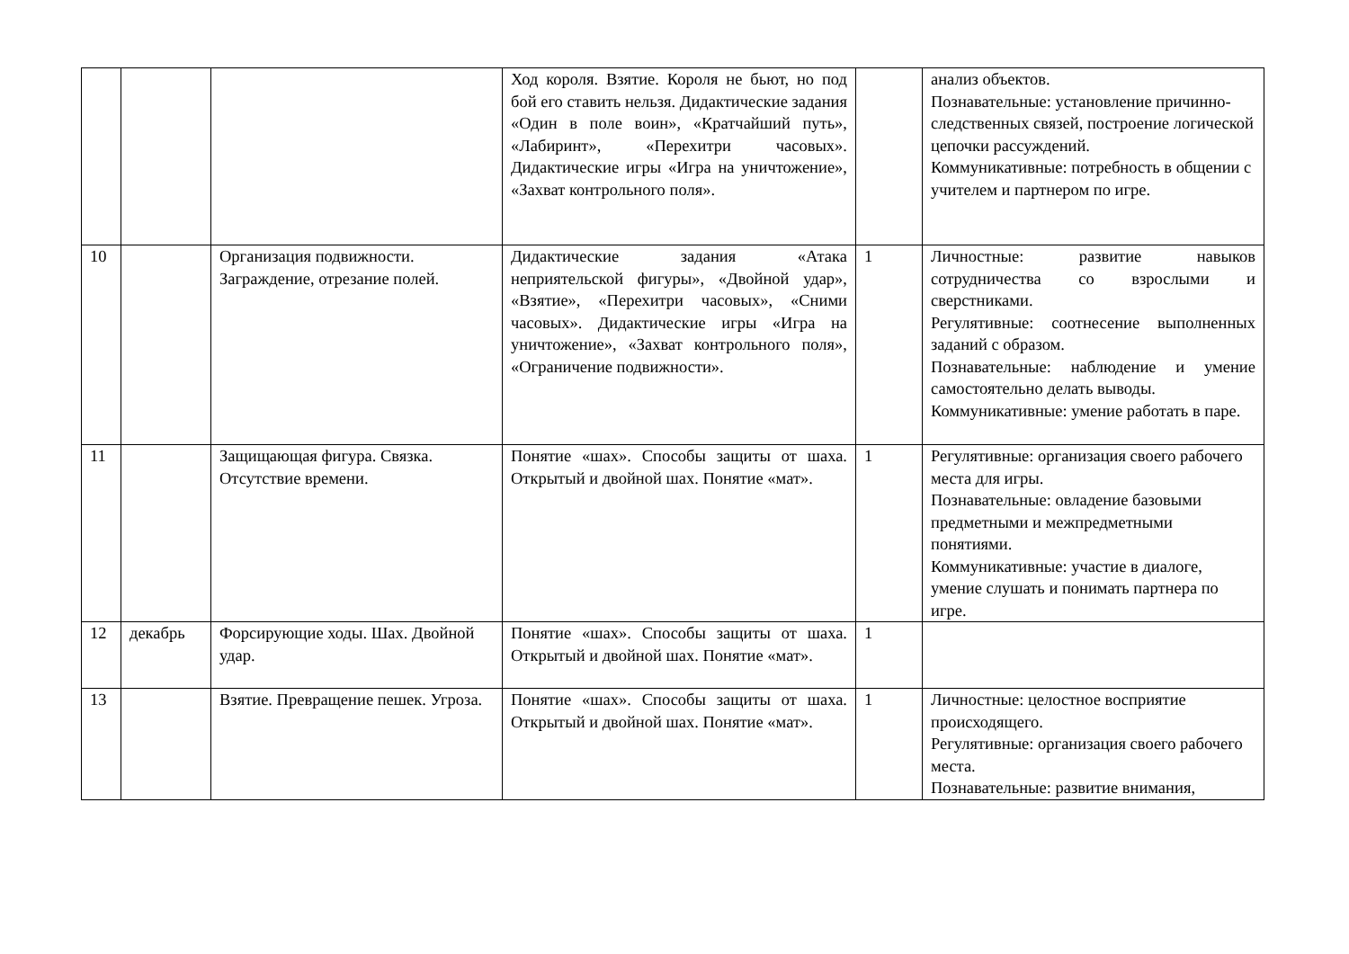| | | | Ход короля. Взятие. Короля не бьют, но под бой его ставить нельзя. Дидактические задания «Один в поле воин», «Кратчайший путь», «Лабиринт», «Перехитри часовых». Дидактические игры «Игра на уничтожение», «Захват контрольного поля». | | анализ объектов. Познавательные: установление причинно-следственных связей, построение логической цепочки рассуждений. Коммуникативные: потребность в общении с учителем и партнером по игре. |
| 10 | | Организация подвижности. Заграждение, отрезание полей. | Дидактические задания «Атака неприятельской фигуры», «Двойной удар», «Взятие», «Перехитри часовых», «Сними часовых». Дидактические игры «Игра на уничтожение», «Захват контрольного поля», «Ограничение подвижности». | 1 | Личностные: развитие навыков сотрудничества со взрослыми и сверстниками. Регулятивные: соотнесение выполненных заданий с образом. Познавательные: наблюдение и умение самостоятельно делать выводы. Коммуникативные: умение работать в паре. |
| 11 | | Защищающая фигура. Связка. Отсутствие времени. | Понятие «шах». Способы защиты от шаха. Открытый и двойной шах. Понятие «мат». | 1 | Регулятивные: организация своего рабочего места для игры. Познавательные: овладение базовыми предметными и межпредметными понятиями. Коммуникативные: участие в диалоге, умение слушать и понимать партнера по игре. |
| 12 | декабрь | Форсирующие ходы. Шах. Двойной удар. | Понятие «шах». Способы защиты от шаха. Открытый и двойной шах. Понятие «мат». | 1 | |
| 13 | | Взятие. Превращение пешек. Угроза. | Понятие «шах». Способы защиты от шаха. Открытый и двойной шах. Понятие «мат». | 1 | Личностные: целостное восприятие происходящего. Регулятивные: организация своего рабочего места. Познавательные: развитие внимания, |